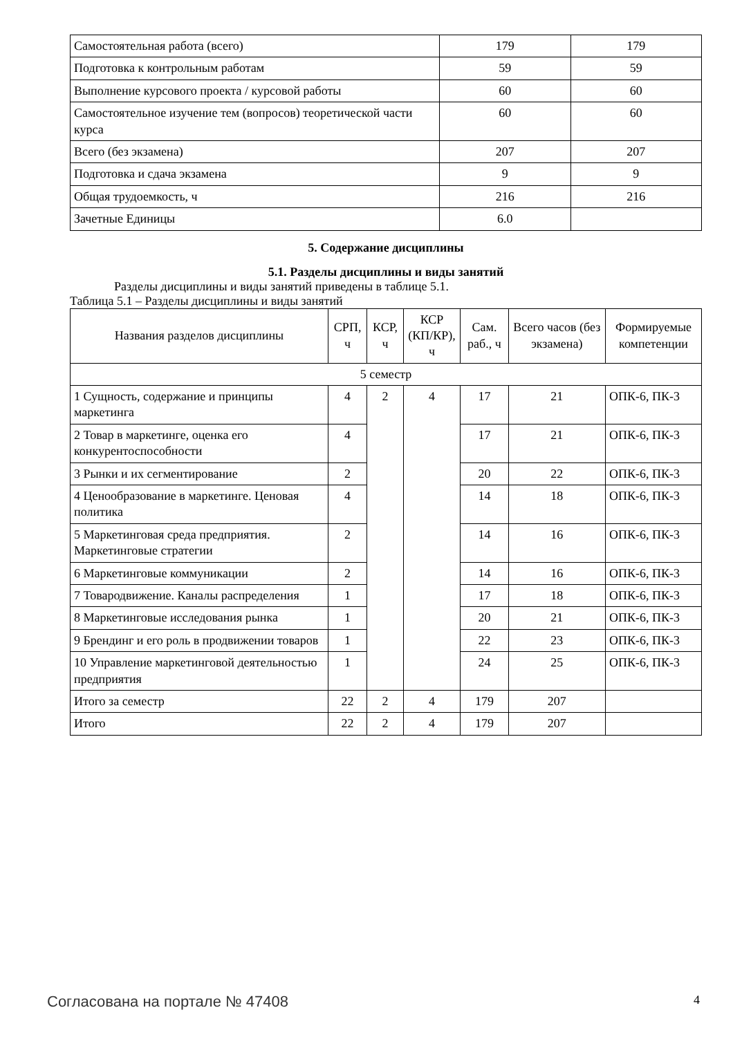| Самостоятельная работа (всего) | 179 | 179 |
| Подготовка к контрольным работам | 59 | 59 |
| Выполнение курсового проекта / курсовой работы | 60 | 60 |
| Самостоятельное изучение тем (вопросов) теоретической части курса | 60 | 60 |
| Всего (без экзамена) | 207 | 207 |
| Подготовка и сдача экзамена | 9 | 9 |
| Общая трудоемкость, ч | 216 | 216 |
| Зачетные Единицы | 6.0 | |
5. Содержание дисциплины
5.1. Разделы дисциплины и виды занятий
Разделы дисциплины и виды занятий приведены в таблице 5.1.
Таблица 5.1 – Разделы дисциплины и виды занятий
| Названия разделов дисциплины | СРП, ч | КСР, ч | КСР (КП/КР), ч | Сам. раб., ч | Всего часов (без экзамена) | Формируемые компетенции |
| --- | --- | --- | --- | --- | --- | --- |
| 5 семестр | | | | | | |
| 1 Сущность, содержание и принципы маркетинга | 4 | 2 | 4 | 17 | 21 | ОПК-6, ПК-3 |
| 2 Товар в маркетинге, оценка его конкурентоспособности | 4 | | | 17 | 21 | ОПК-6, ПК-3 |
| 3 Рынки и их сегментирование | 2 | | | 20 | 22 | ОПК-6, ПК-3 |
| 4 Ценообразование в маркетинге. Ценовая политика | 4 | | | 14 | 18 | ОПК-6, ПК-3 |
| 5 Маркетинговая среда предприятия. Маркетинговые стратегии | 2 | | | 14 | 16 | ОПК-6, ПК-3 |
| 6 Маркетинговые коммуникации | 2 | | | 14 | 16 | ОПК-6, ПК-3 |
| 7 Товародвижение. Каналы распределения | 1 | | | 17 | 18 | ОПК-6, ПК-3 |
| 8 Маркетинговые исследования рынка | 1 | | | 20 | 21 | ОПК-6, ПК-3 |
| 9 Брендинг и его роль в продвижении товаров | 1 | | | 22 | 23 | ОПК-6, ПК-3 |
| 10 Управление маркетинговой деятельностью предприятия | 1 | | | 24 | 25 | ОПК-6, ПК-3 |
| Итого за семестр | 22 | 2 | 4 | 179 | 207 | |
| Итого | 22 | 2 | 4 | 179 | 207 | |
Согласована на портале № 47408 4